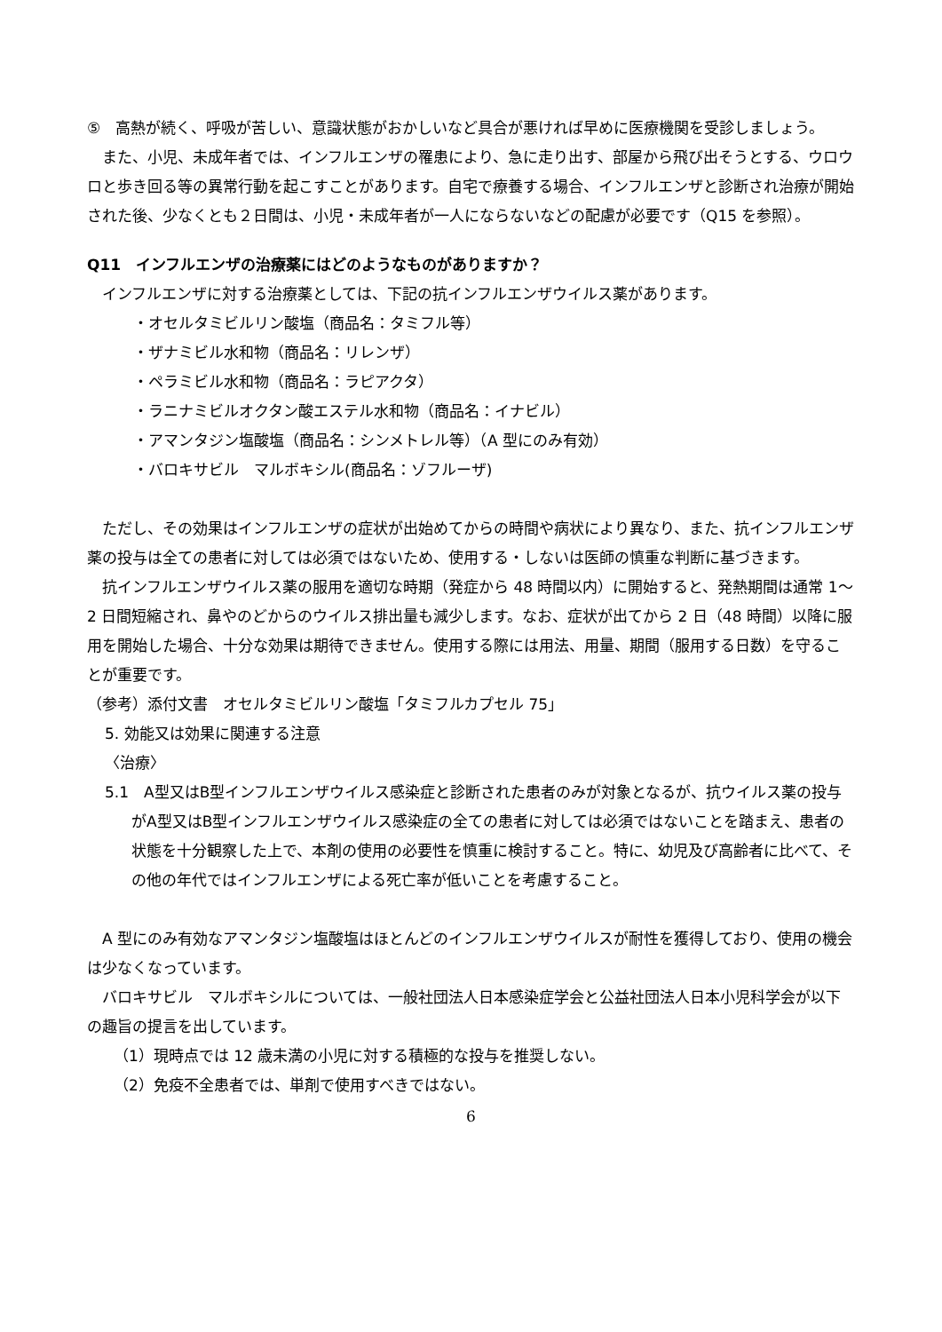⑤　高熱が続く、呼吸が苦しい、意識状態がおかしいなど具合が悪ければ早めに医療機関を受診しましょう。
また、小児、未成年者では、インフルエンザの罹患により、急に走り出す、部屋から飛び出そうとする、ウロウロと歩き回る等の異常行動を起こすことがあります。自宅で療養する場合、インフルエンザと診断され治療が開始された後、少なくとも２日間は、小児・未成年者が一人にならないなどの配慮が必要です（Q15 を参照）。
Q11　インフルエンザの治療薬にはどのようなものがありますか？
インフルエンザに対する治療薬としては、下記の抗インフルエンザウイルス薬があります。
・オセルタミビルリン酸塩（商品名：タミフル等）
・ザナミビル水和物（商品名：リレンザ）
・ペラミビル水和物（商品名：ラピアクタ）
・ラニナミビルオクタン酸エステル水和物（商品名：イナビル）
・アマンタジン塩酸塩（商品名：シンメトレル等）（A 型にのみ有効）
・バロキサビル　マルボキシル(商品名：ゾフルーザ)
ただし、その効果はインフルエンザの症状が出始めてからの時間や病状により異なり、また、抗インフルエンザ薬の投与は全ての患者に対しては必須ではないため、使用する・しないは医師の慎重な判断に基づきます。
抗インフルエンザウイルス薬の服用を適切な時期（発症から 48 時間以内）に開始すると、発熱期間は通常 1～2 日間短縮され、鼻やのどからのウイルス排出量も減少します。なお、症状が出てから 2 日（48 時間）以降に服用を開始した場合、十分な効果は期待できません。使用する際には用法、用量、期間（服用する日数）を守ることが重要です。
（参考）添付文書　オセルタミビルリン酸塩「タミフルカプセル 75」
5. 効能又は効果に関連する注意
〈治療〉
5.1　A型又はB型インフルエンザウイルス感染症と診断された患者のみが対象となるが、抗ウイルス薬の投与がA型又はB型インフルエンザウイルス感染症の全ての患者に対しては必須ではないことを踏まえ、患者の状態を十分観察した上で、本剤の使用の必要性を慎重に検討すること。特に、幼児及び高齢者に比べて、その他の年代ではインフルエンザによる死亡率が低いことを考慮すること。
A 型にのみ有効なアマンタジン塩酸塩はほとんどのインフルエンザウイルスが耐性を獲得しており、使用の機会は少なくなっています。
バロキサビル　マルボキシルについては、一般社団法人日本感染症学会と公益社団法人日本小児科学会が以下の趣旨の提言を出しています。
（1）現時点では 12 歳未満の小児に対する積極的な投与を推奨しない。
（2）免疫不全患者では、単剤で使用すべきではない。
6